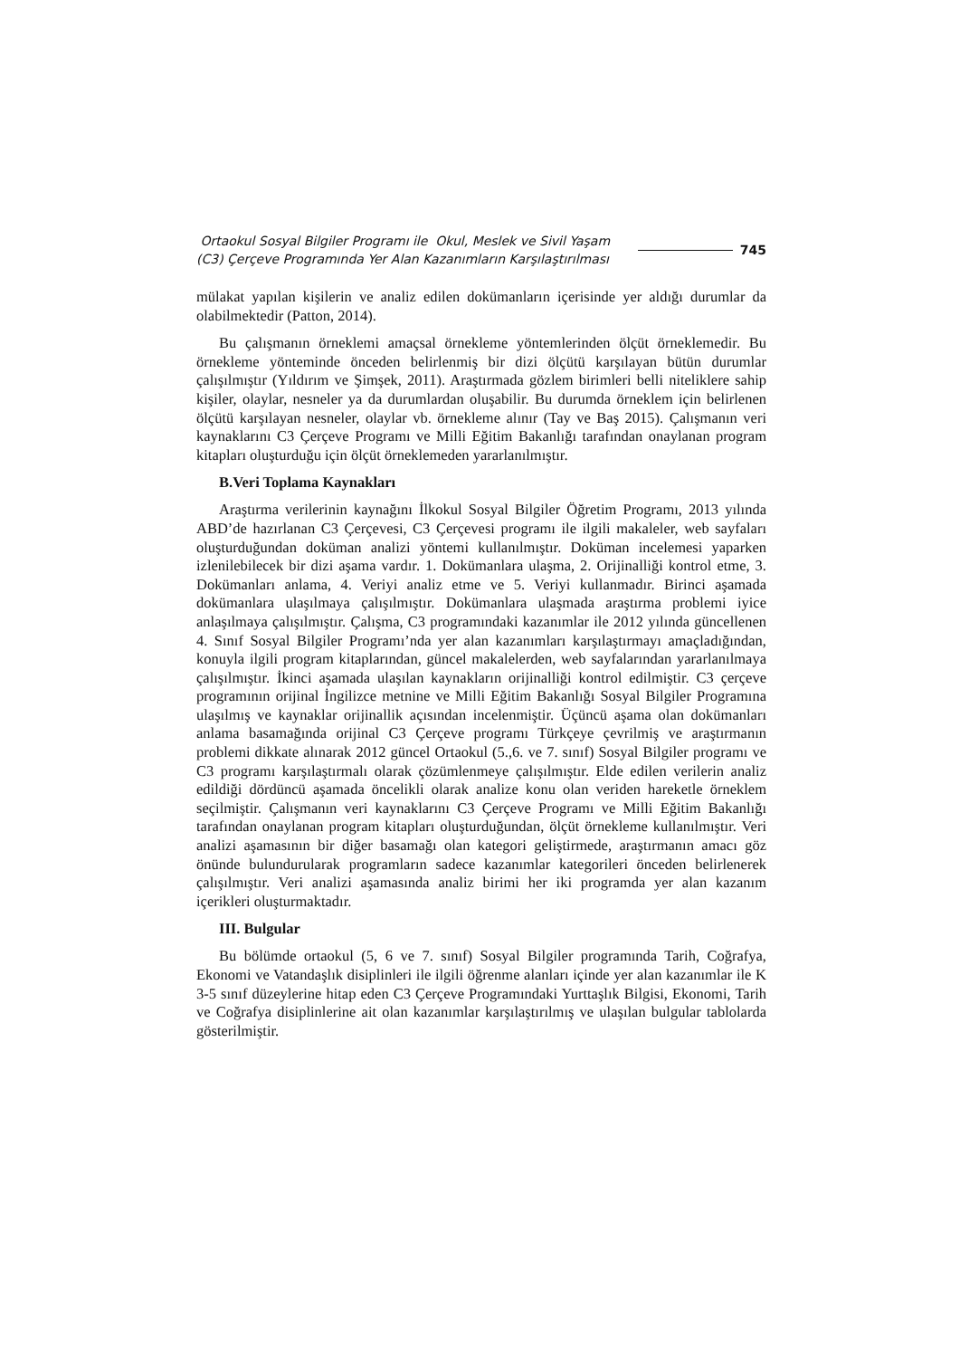Ortaokul Sosyal Bilgiler Programı ile Okul, Meslek ve Sivil Yaşam (C3) Çerçeve Programında Yer Alan Kazanımların Karşılaştırılması
745
mülakat yapılan kişilerin ve analiz edilen dokümanların içerisinde yer aldığı durumlar da olabilmektedir (Patton, 2014).
Bu çalışmanın örneklemi amaçsal örnekleme yöntemlerinden ölçüt örneklemedir. Bu örnekleme yönteminde önceden belirlenmiş bir dizi ölçütü karşılayan bütün durumlar çalışılmıştır (Yıldırım ve Şimşek, 2011). Araştırmada gözlem birimleri belli niteliklere sahip kişiler, olaylar, nesneler ya da durumlardan oluşabilir. Bu durumda örneklem için belirlenen ölçütü karşılayan nesneler, olaylar vb. örnekleme alınır (Tay ve Baş 2015). Çalışmanın veri kaynaklarını C3 Çerçeve Programı ve Milli Eğitim Bakanlığı tarafından onaylanan program kitapları oluşturduğu için ölçüt örneklemeden yararlanılmıştır.
B.Veri Toplama Kaynakları
Araştırma verilerinin kaynağını İlkokul Sosyal Bilgiler Öğretim Programı, 2013 yılında ABD’de hazırlanan C3 Çerçevesi, C3 Çerçevesi programı ile ilgili makaleler, web sayfaları oluşturduğundan doküman analizi yöntemi kullanılmıştır. Doküman incelemesi yaparken izlenilebilecek bir dizi aşama vardır. 1. Dokümanlara ulaşma, 2. Orijinalliği kontrol etme, 3. Dokümanları anlama, 4. Veriyi analiz etme ve 5. Veriyi kullanmadır. Birinci aşamada dokümanlara ulaşılmaya çalışılmıştır. Dokümanlara ulaşmada araştırma problemi iyice anlaşılmaya çalışılmıştır. Çalışma, C3 programındaki kazanımlar ile 2012 yılında güncellenen 4. Sınıf Sosyal Bilgiler Programı’nda yer alan kazanımları karşılaştırmayı amaçladığından, konuyla ilgili program kitaplarından, güncel makalelerden, web sayfalarından yararlanılmaya çalışılmıştır. İkinci aşamada ulaşılan kaynakların orijinalliği kontrol edilmiştir. C3 çerçeve programının orijinal İngilizce metnine ve Milli Eğitim Bakanlığı Sosyal Bilgiler Programına ulaşılmış ve kaynaklar orijinallik açısından incelenmiştir. Üçüncü aşama olan dokümanları anlama basamağında orijinal C3 Çerçeve programı Türkçeye çevrilmiş ve araştırmanın problemi dikkate alınarak 2012 güncel Ortaokul (5.,6. ve 7. sınıf) Sosyal Bilgiler programı ve C3 programı karşılaştırmalı olarak çözümlenmeye çalışılmıştır. Elde edilen verilerin analiz edildiği dördüncü aşamada öncelikli olarak analize konu olan veriden hareketle örneklem seçilmiştir. Çalışmanın veri kaynaklarını C3 Çerçeve Programı ve Milli Eğitim Bakanlığı tarafından onaylanan program kitapları oluşturduğundan, ölçüt örnekleme kullanılmıştır. Veri analizi aşamasının bir diğer basamağı olan kategori geliştirmede, araştırmanın amacı göz önünde bulundurularak programların sadece kazanımlar kategorileri önceden belirlenerek çalışılmıştır. Veri analizi aşamasında analiz birimi her iki programda yer alan kazanım içerikleri oluşturmaktadır.
III. Bulgular
Bu bölümde ortaokul (5, 6 ve 7. sınıf) Sosyal Bilgiler programında Tarih, Coğrafya, Ekonomi ve Vatandaşlık disiplinleri ile ilgili öğrenme alanları içinde yer alan kazanımlar ile K 3-5 sınıf düzeylerine hitap eden C3 Çerçeve Programındaki Yurttaşlık Bilgisi, Ekonomi, Tarih ve Coğrafya disiplinlerine ait olan kazanımlar karşılaştırılmış ve ulaşılan bulgular tablolarda gösterilmiştir.